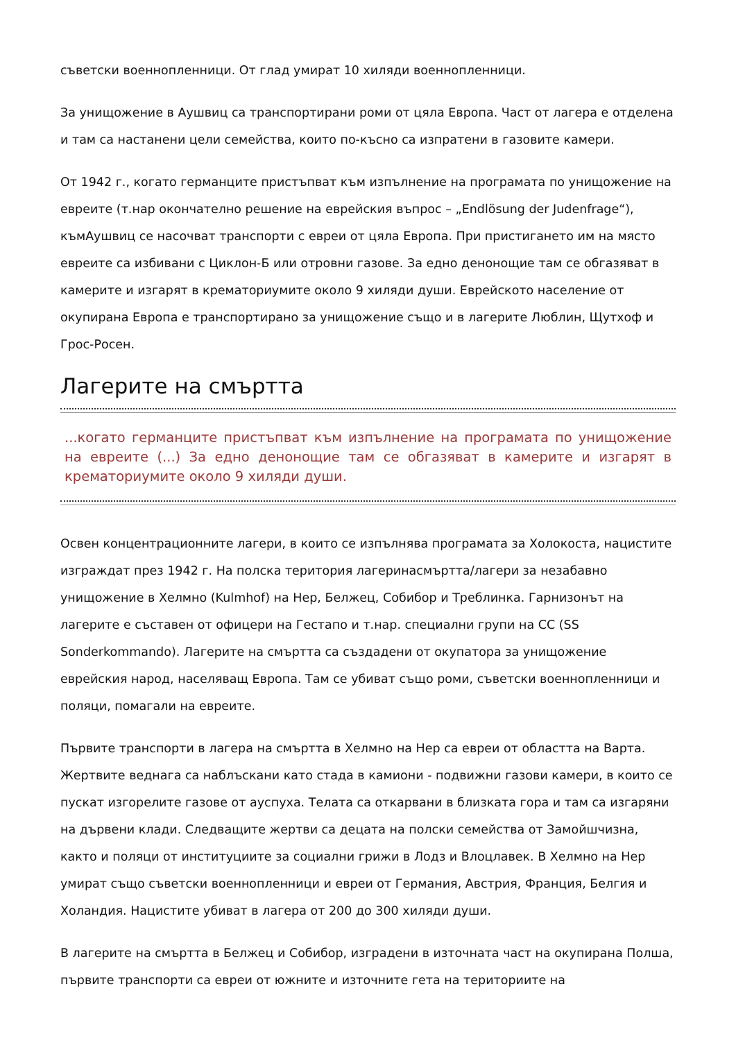съветски военнопленници. От глад умират 10 хиляди военнопленници.
За унищожение в Аушвиц са транспортирани роми от цяла Европа. Част от лагера е отделена и там са настанени цели семейства, които по-късно са изпратени в газовите камери.
От 1942 г., когато германците пристъпват към изпълнение на програмата по унищожение на евреите (т.нар окончателно решение на еврейския въпрос – „Endlösung der Judenfrage“), къмАушвиц се насочват транспорти с евреи от цяла Европа. При пристигането им на място евреите са избивани с Циклон-Б или отровни газове. За едно денонощие там се обгазяват в камерите и изгарят в крематориумите около 9 хиляди души. Еврейското население от окупирана Европа е транспортирано за унищожение също и в лагерите Люблин, Щутхоф и Грос-Росен.
Лагерите на смъртта
...когато германците пристъпват към изпълнение на програмата по унищожение на евреите (...) За едно денонощие там се обгазяват в камерите и изгарят в крематориумите около 9 хиляди души.
Освен концентрационните лагери, в които се изпълнява програмата за Холокоста, нацистите изграждат през 1942 г. На полска територия лагеринасмъртта/лагери за незабавно унищожение в Хелмно (Kulmhof) на Нер, Белжец, Собибор и Треблинка. Гарнизонът на лагерите е съставен от офицери на Гестапо и т.нар. специални групи на СС (SS Sonderkommando). Лагерите на смъртта са създадени от окупатора за унищожение еврейския народ, населяващ Европа. Там се убиват също роми, съветски военнопленници и поляци, помагали на евреите.
Първите транспорти в лагера на смъртта в Хелмно на Нер са евреи от областта на Варта. Жертвите веднага са наблъскани като стада в камиони - подвижни газови камери, в които се пускат изгорелите газове от ауспуха. Телата са откарвани в близката гора и там са изгаряни на дървени клади. Следващите жертви са децата на полски семейства от Замойшчизна, както и поляци от институциите за социални грижи в Лодз и Влоцлавек. В Хелмно на Нер умират също съветски военнопленници и евреи от Германия, Австрия, Франция, Белгия и Холандия. Нацистите убиват в лагера от 200 до 300 хиляди души.
В лагерите на смъртта в Белжец и Собибор, изградени в източната част на окупирана Полша, първите транспорти са евреи от южните и източните гета на териториите на